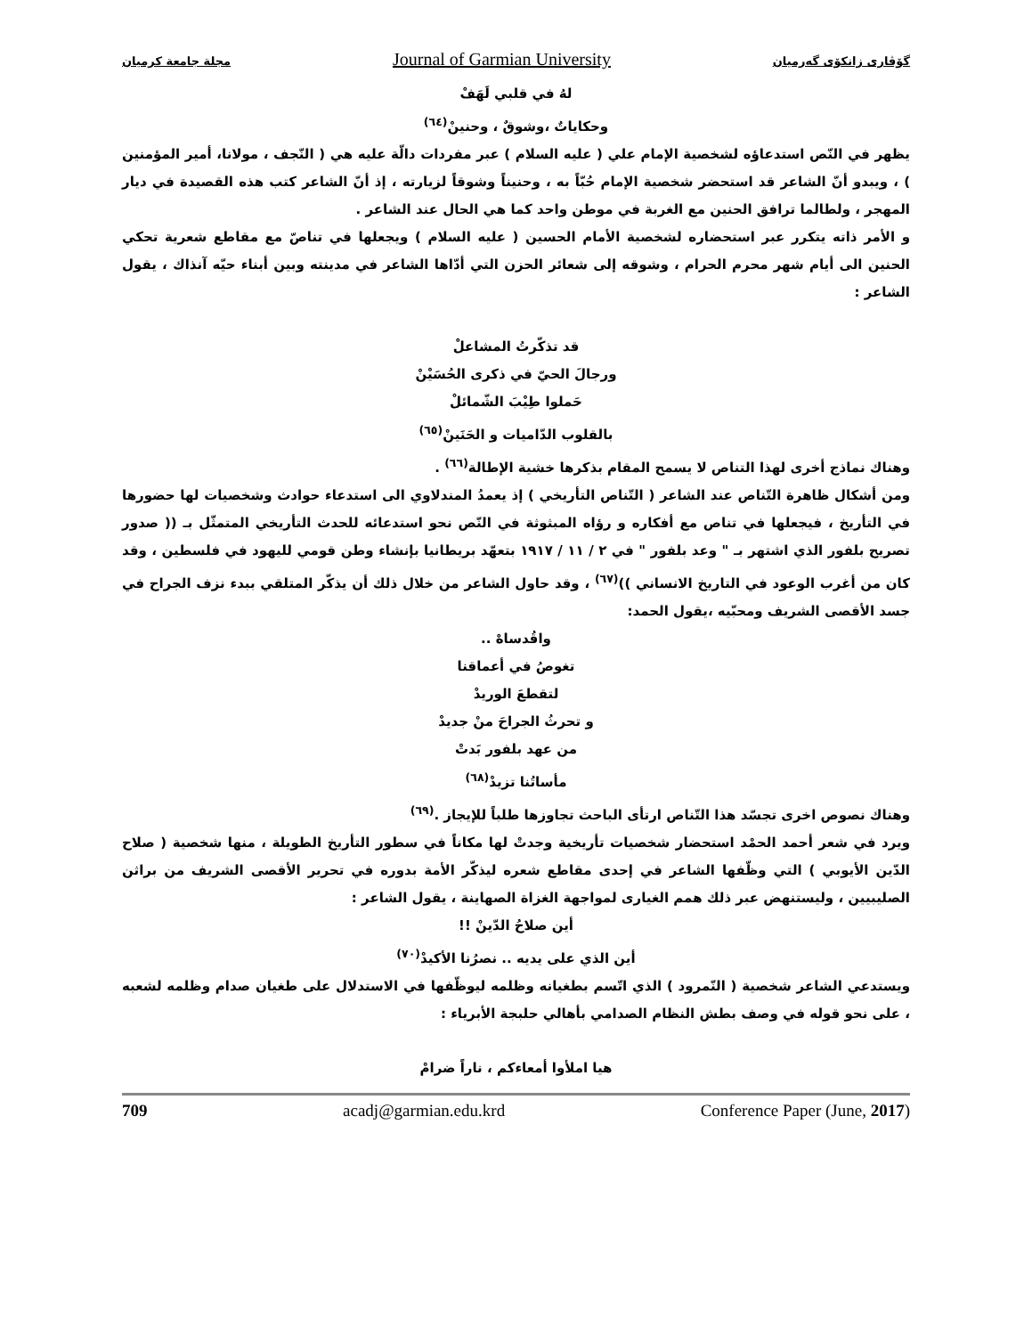مجلة جامعة كرميان Journal of Garmian University گۆڤاری زانکۆی گەرمیان
لهُ في قلبي لَهَفْ
وحكاياتٌ ،وشوقٌ ، وحنينْ<sup>(٦٤)</sup>
يظهر في النّص استدعاؤه لشخصية الإمام علي ( عليه السلام ) عبر مفردات دالّة عليه هي ( النّجف ، مولانا، أمير المؤمنين ) ، ويبدو أنّ الشاعر قد استحضر شخصية الإمام حُبّاً به ، وحنيناً وشوقاً لزيارته ، إذ أنّ الشاعر كتب هذه القصيدة في ديار المهجر ، ولطالما ترافق الحنين مع الغربة في موطن واحد كما هي الحال عند الشاعر .
و الأمر ذاته يتكرر عبر استحضاره لشخصية الأمام الحسين ( عليه السلام ) ويجعلها في تناصّ مع مقاطع شعرية تحكي الحنين الى أيام شهر محرم الحرام ، وشوقه إلى شعائر الحزن التي أدّاها الشاعر في مدينته وبين أبناء حيّه آنذاك ، يقول الشاعر :
قد تذكّرتُ المشاعلْ
ورجالَ الحيّ في ذكرى الحُسَيْنْ
حَملوا طِيْبَ الشّمائلْ
بالقلوب الدّاميات و الحَنَينْ<sup>(٦٥)</sup>
وهناك نماذج أخرى لهذا التناص لا يسمح المقام بذكرها خشية الإطالة<sup>(٦٦)</sup> .
ومن أشكال ظاهرة التّناص عند الشاعر ( التّناص التأريخي ) إذ يعمدُ المندلاوي الى استدعاء حوادث وشخصيات لها حضورها في التأريخ ، فيجعلها في تناص مع أفكاره و رؤاه المبثوثة في النّص نحو استدعائه للحدث التأريخي المتمثّل بـ (( صدور تصريح بلفور الذي اشتهر بـ " وعد بلفور " في ٢ / ١١ / ١٩١٧ بتعهّد بريطانيا بإنشاء وطن قومي لليهود في فلسطين ، وقد كان من أغرب الوعود في التاريخ الانساني ))<sup>(٦٧)</sup> ، وقد حاول الشاعر من خلال ذلك أن يذكّر المتلقي ببدء نزف الجراح في جسد الأقصى الشريف ومحبّيه ،يقول الحمد:
واقُدساهْ ..
تغوصُ في أعماقنا
لتقطعَ الوريدْ
و تحرثُ الجراحَ منْ جديدْ
من عهد بلفور بَدتْ
مأساتُنا تزيدْ<sup>(٦٨)</sup>
وهناك نصوص اخرى تجسّد هذا التّناص ارتأى الباحث تجاوزها طلباً للإيجاز .<sup>(٦٩)</sup>
ويرد في شعر أحمد الحمْد استحضار شخصيات تأريخية وجدتْ لها مكاناً في سطور التأريخ الطويلة ، منها شخصية ( صلاح الدّين الأيوبي ) التي وظّفها الشاعر في إحدى مقاطع شعره ليذكّر الأمة بدوره في تحرير الأقصى الشريف من براثن الصليبيين ، وليستنهض عبر ذلك همم الغيارى لمواجهة الغزاة الصهاينة ، يقول الشاعر :
أين صلاحُ الدّينْ !!
أين الذي على يديه .. نصرُنا الأكيدْ<sup>(٧٠)</sup>
ويستدعي الشاعر شخصية ( النّمرود ) الذي اتّسم بطغيانه وظلمه ليوظّفها في الاستدلال على طغيان صدام وظلمه لشعبه ، على نحو قوله في وصف بطش النظام الصدامي بأهالي حلبجة الأبرياء :
هيا املأوا أمعاءكم ، ناراً ضرامْ
709 acadj@garmian.edu.krd Conference Paper (June, 2017)